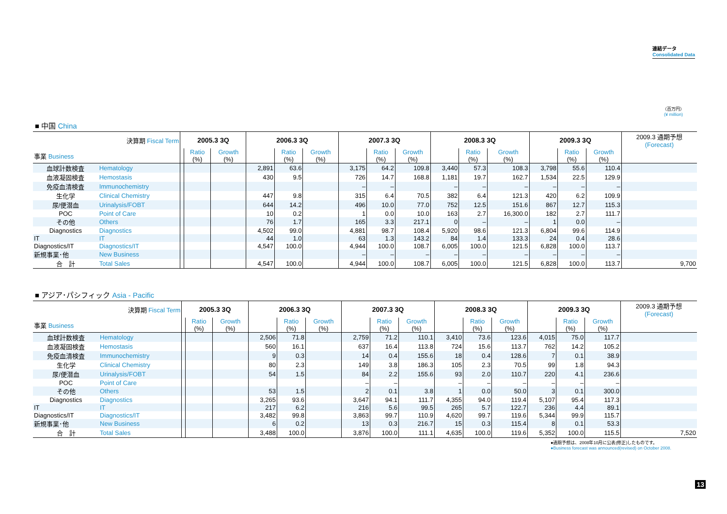連結データ
Consolidated Data
（百万円）
(¥ million)
■ 中国 China
| 決算期 Fiscal Term | | 2005.3 3Q | | | 2006.3 3Q | | | 2007.3 3Q | | | 2008.3 3Q | | | 2009.3 3Q | | | 2009.3 通期予想 (Forecast) |
| 事業 Business | | | Ratio (%) | Growth (%) | | Ratio (%) | Growth (%) | | Ratio (%) | Growth (%) | | Ratio (%) | Growth (%) | | Ratio (%) | Growth (%) | |
| 血球計数検査 | Hematology | | | | 2,891 | 63.6 | | 3,175 | 64.2 | 109.8 | 3,440 | 57.3 | 108.3 | 3,798 | 55.6 | 110.4 | |
| 血液凝固検査 | Hemostasis | | | | 430 | 9.5 | | 726 | 14.7 | 168.8 | 1,181 | 19.7 | 162.7 | 1,534 | 22.5 | 129.9 | |
| 免疫血清検査 | Immunochemistry | | | | | | | – | – | | – | – | – | – | – | – | |
| 生化学 | Clinical Chemistry | | | | 447 | 9.8 | | 315 | 6.4 | 70.5 | 382 | 6.4 | 121.3 | 420 | 6.2 | 109.9 | |
| 尿/便潜血 | Urinalysis/FOBT | | | | 644 | 14.2 | | 496 | 10.0 | 77.0 | 752 | 12.5 | 151.6 | 867 | 12.7 | 115.3 | |
| POC | Point of Care | | | | 10 | 0.2 | | 1 | 0.0 | 10.0 | 163 | 2.7 | 16,300.0 | 182 | 2.7 | 111.7 | |
| その他 | Others | | | | 76 | 1.7 | | 165 | 3.3 | 217.1 | 0 | – | – | 1 | 0.0 | – | |
| Diagnostics | Diagnostics | | | | 4,502 | 99.0 | | 4,881 | 98.7 | 108.4 | 5,920 | 98.6 | 121.3 | 6,804 | 99.6 | 114.9 | |
| IT | IT | | | | 44 | 1.0 | | 63 | 1.3 | 143.2 | 84 | 1.4 | 133.3 | 24 | 0.4 | 28.6 | |
| Diagnostics/IT | Diagnostics/IT | | | | 4,547 | 100.0 | | 4,944 | 100.0 | 108.7 | 6,005 | 100.0 | 121.5 | 6,828 | 100.0 | 113.7 | |
| 新規事業･他 | New Business | | | | | | | – | – | – | – | – | – | – | – | – | |
| 合 計 | Total Sales | | | | 4,547 | 100.0 | | 4,944 | 100.0 | 108.7 | 6,005 | 100.0 | 121.5 | 6,828 | 100.0 | 113.7 | 9,700 |
■ アジア･パシフィック Asia - Pacific
| 決算期 Fiscal Term | | 2005.3 3Q | | | 2006.3 3Q | | | 2007.3 3Q | | | 2008.3 3Q | | | 2009.3 3Q | | | 2009.3 通期予想 (Forecast) |
| 事業 Business | | | Ratio (%) | Growth (%) | | Ratio (%) | Growth (%) | | Ratio (%) | Growth (%) | | Ratio (%) | Growth (%) | | Ratio (%) | Growth (%) | |
| 血球計数検査 | Hematology | | | | 2,506 | 71.8 | | 2,759 | 71.2 | 110.1 | 3,410 | 73.6 | 123.6 | 4,015 | 75.0 | 117.7 | |
| 血液凝固検査 | Hemostasis | | | | 560 | 16.1 | | 637 | 16.4 | 113.8 | 724 | 15.6 | 113.7 | 762 | 14.2 | 105.2 | |
| 免疫血清検査 | Immunochemistry | | | | 9 | 0.3 | | 14 | 0.4 | 155.6 | 18 | 0.4 | 128.6 | 7 | 0.1 | 38.9 | |
| 生化学 | Clinical Chemistry | | | | 80 | 2.3 | | 149 | 3.8 | 186.3 | 105 | 2.3 | 70.5 | 99 | 1.8 | 94.3 | |
| 尿/便潜血 | Urinalysis/FOBT | | | | 54 | 1.5 | | 84 | 2.2 | 155.6 | 93 | 2.0 | 110.7 | 220 | 4.1 | 236.6 | |
| POC | Point of Care | | | | | | | – | – | | – | – | – | – | – | – | |
| その他 | Others | | | | 53 | 1.5 | | 2 | 0.1 | 3.8 | 1 | 0.0 | 50.0 | 3 | 0.1 | 300.0 | |
| Diagnostics | Diagnostics | | | | 3,265 | 93.6 | | 3,647 | 94.1 | 111.7 | 4,355 | 94.0 | 119.4 | 5,107 | 95.4 | 117.3 | |
| IT | IT | | | | 217 | 6.2 | | 216 | 5.6 | 99.5 | 265 | 5.7 | 122.7 | 236 | 4.4 | 89.1 | |
| Diagnostics/IT | Diagnostics/IT | | | | 3,482 | 99.8 | | 3,863 | 99.7 | 110.9 | 4,620 | 99.7 | 119.6 | 5,344 | 99.9 | 115.7 | |
| 新規事業･他 | New Business | | | | 6 | 0.2 | | 13 | 0.3 | 216.7 | 15 | 0.3 | 115.4 | 8 | 0.1 | 53.3 | |
| 合 計 | Total Sales | | | | 3,488 | 100.0 | | 3,876 | 100.0 | 111.1 | 4,635 | 100.0 | 119.6 | 5,352 | 100.0 | 115.5 | 7,520 |
●通期予想は、2008年10月に公表(修正)したものです。
●Business forecast was announced(revised) on October 2008.
13